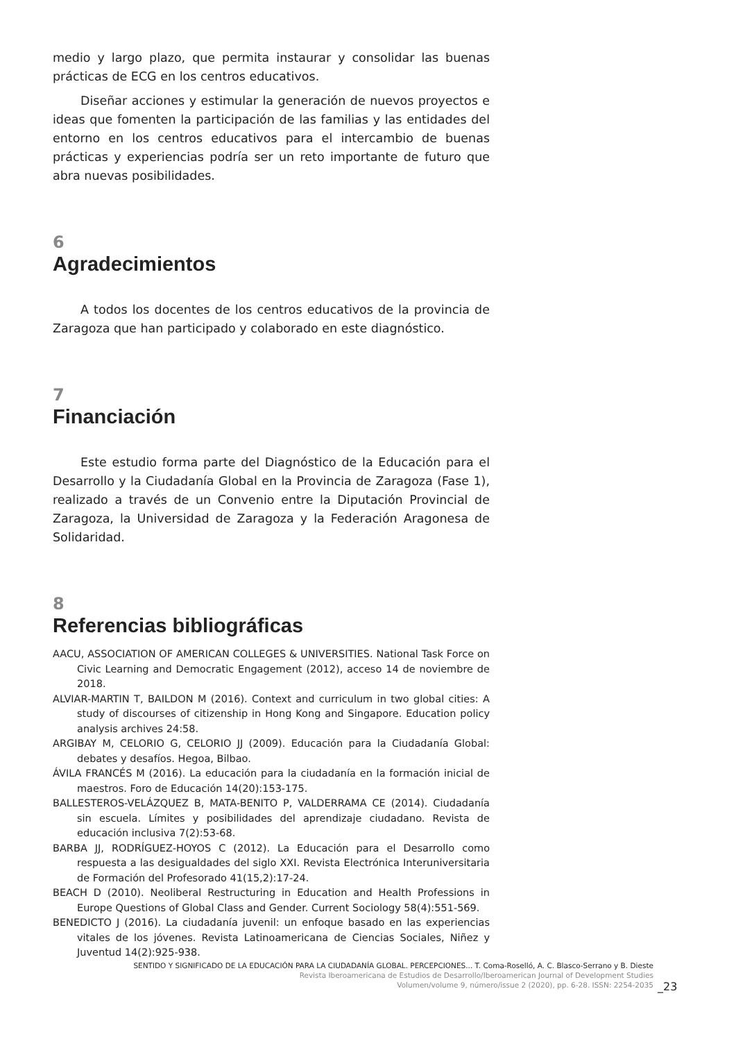medio y largo plazo, que permita instaurar y consolidar las buenas prácticas de ECG en los centros educativos.
Diseñar acciones y estimular la generación de nuevos proyectos e ideas que fomenten la participación de las familias y las entidades del entorno en los centros educativos para el intercambio de buenas prácticas y experiencias podría ser un reto importante de futuro que abra nuevas posibilidades.
6
Agradecimientos
A todos los docentes de los centros educativos de la provincia de Zaragoza que han participado y colaborado en este diagnóstico.
7
Financiación
Este estudio forma parte del Diagnóstico de la Educación para el Desarrollo y la Ciudadanía Global en la Provincia de Zaragoza (Fase 1), realizado a través de un Convenio entre la Diputación Provincial de Zaragoza, la Universidad de Zaragoza y la Federación Aragonesa de Solidaridad.
8
Referencias bibliográficas
AACU, ASSOCIATION OF AMERICAN COLLEGES & UNIVERSITIES. National Task Force on Civic Learning and Democratic Engagement (2012), acceso 14 de noviembre de 2018.
ALVIAR-MARTIN T, BAILDON M (2016). Context and curriculum in two global cities: A study of discourses of citizenship in Hong Kong and Singapore. Education policy analysis archives 24:58.
ARGIBAY M, CELORIO G, CELORIO JJ (2009). Educación para la Ciudadanía Global: debates y desafíos. Hegoa, Bilbao.
ÁVILA FRANCÉS M (2016). La educación para la ciudadanía en la formación inicial de maestros. Foro de Educación 14(20):153-175.
BALLESTEROS-VELÁZQUEZ B, MATA-BENITO P, VALDERRAMA CE (2014). Ciudada­nía sin escuela. Límites y posibilidades del aprendizaje ciudadano. Revista de educación inclusiva 7(2):53-68.
BARBA JJ, RODRÍGUEZ-HOYOS C (2012). La Educación para el Desarrollo como respuesta a las desigualdades del siglo XXI. Revista Electrónica Interuniversitaria de Formación del Profesorado 41(15,2):17-24.
BEACH D (2010). Neoliberal Restructuring in Education and Health Professions in Europe Questions of Global Class and Gender. Current Sociology 58(4):551-569.
BENEDICTO J (2016). La ciudadanía juvenil: un enfoque basado en las experiencias vitales de los jóvenes. Revista Latinoamericana de Ciencias Sociales, Niñez y Juventud 14(2):925-938.
SENTIDO Y SIGNIFICADO DE LA EDUCACIÓN PARA LA CIUDADANÍA GLOBAL. PERCEPCIONES... T. Coma-Roselló, A. C. Blasco-Serrano y B. Dieste
Revista Iberoamericana de Estudios de Desarrollo/Iberoamerican Journal of Development Studies
Volumen/volume 9, número/issue 2 (2020), pp. 6-28. ISSN: 2254-2035
_23